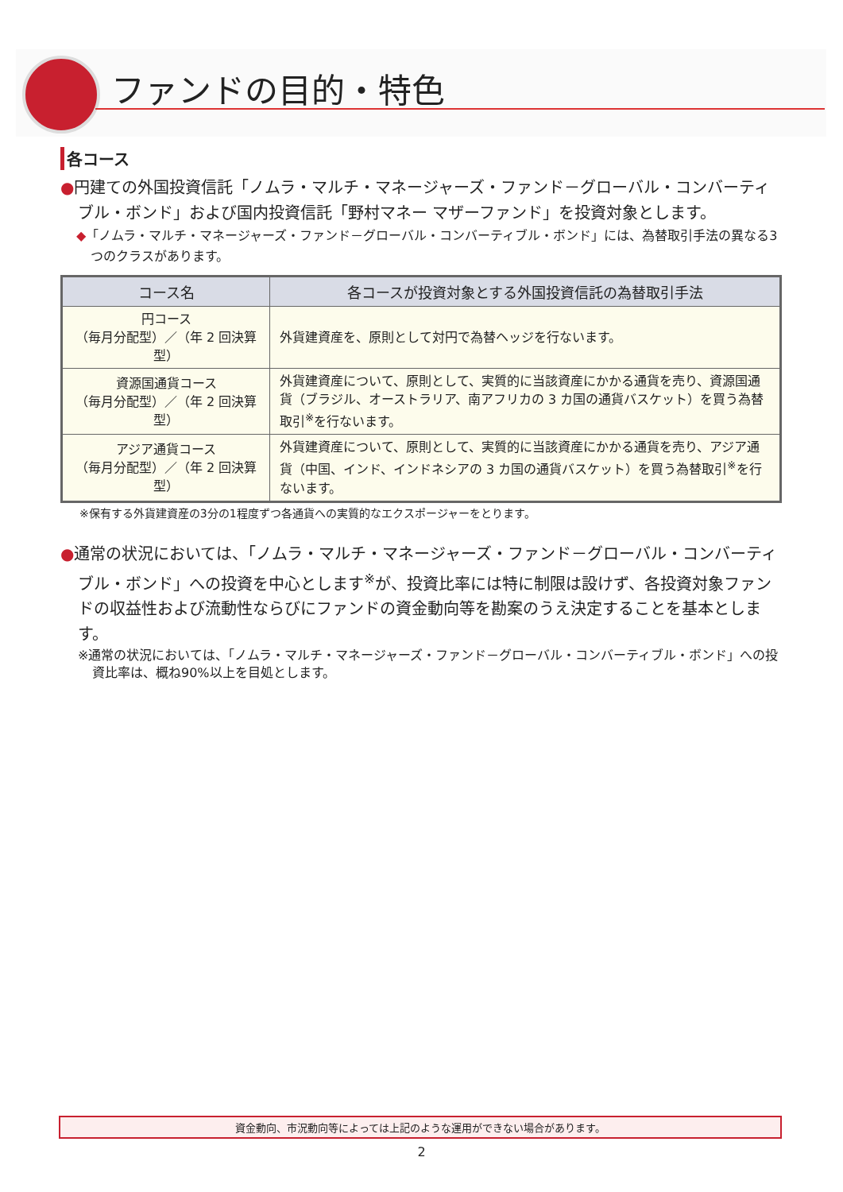ファンドの目的・特色
各コース
●円建ての外国投資信託「ノムラ・マルチ・マネージャーズ・ファンド－グローバル・コンバーティブル・ボンド」および国内投資信託「野村マネー マザーファンド」を投資対象とします。
◆「ノムラ・マルチ・マネージャーズ・ファンド－グローバル・コンバーティブル・ボンド」には、為替取引手法の異なる3つのクラスがあります。
| コース名 | 各コースが投資対象とする外国投資信託の為替取引手法 |
| --- | --- |
| 円コース （毎月分配型）／（年 2 回決算型） | 外貨建資産を、原則として対円で為替ヘッジを行ないます。 |
| 資源国通貨コース （毎月分配型）／（年 2 回決算型） | 外貨建資産について、原則として、実質的に当該資産にかかる通貨を売り、資源国通貨（ブラジル、オーストラリア、南アフリカの 3 カ国の通貨バスケット）を買う為替取引<sup>※</sup>を行ないます。 |
| アジア通貨コース （毎月分配型）／（年 2 回決算型） | 外貨建資産について、原則として、実質的に当該資産にかかる通貨を売り、アジア通貨（中国、インド、インドネシアの 3 カ国の通貨バスケット）を買う為替取引<sup>※</sup>を行ないます。 |
※保有する外貨建資産の3分の1程度ずつ各通貨への実質的なエクスポージャーをとります。
●通常の状況においては、「ノムラ・マルチ・マネージャーズ・ファンド－グローバル・コンバーティブル・ボンド」への投資を中心とします<sup>※</sup>が、投資比率には特に制限は設けず、各投資対象ファンドの収益性および流動性ならびにファンドの資金動向等を勘案のうえ決定することを基本とします。
※通常の状況においては、「ノムラ・マルチ・マネージャーズ・ファンド－グローバル・コンバーティブル・ボンド」への投資比率は、概ね90%以上を目処とします。
資金動向、市況動向等によっては上記のような運用ができない場合があります。
2